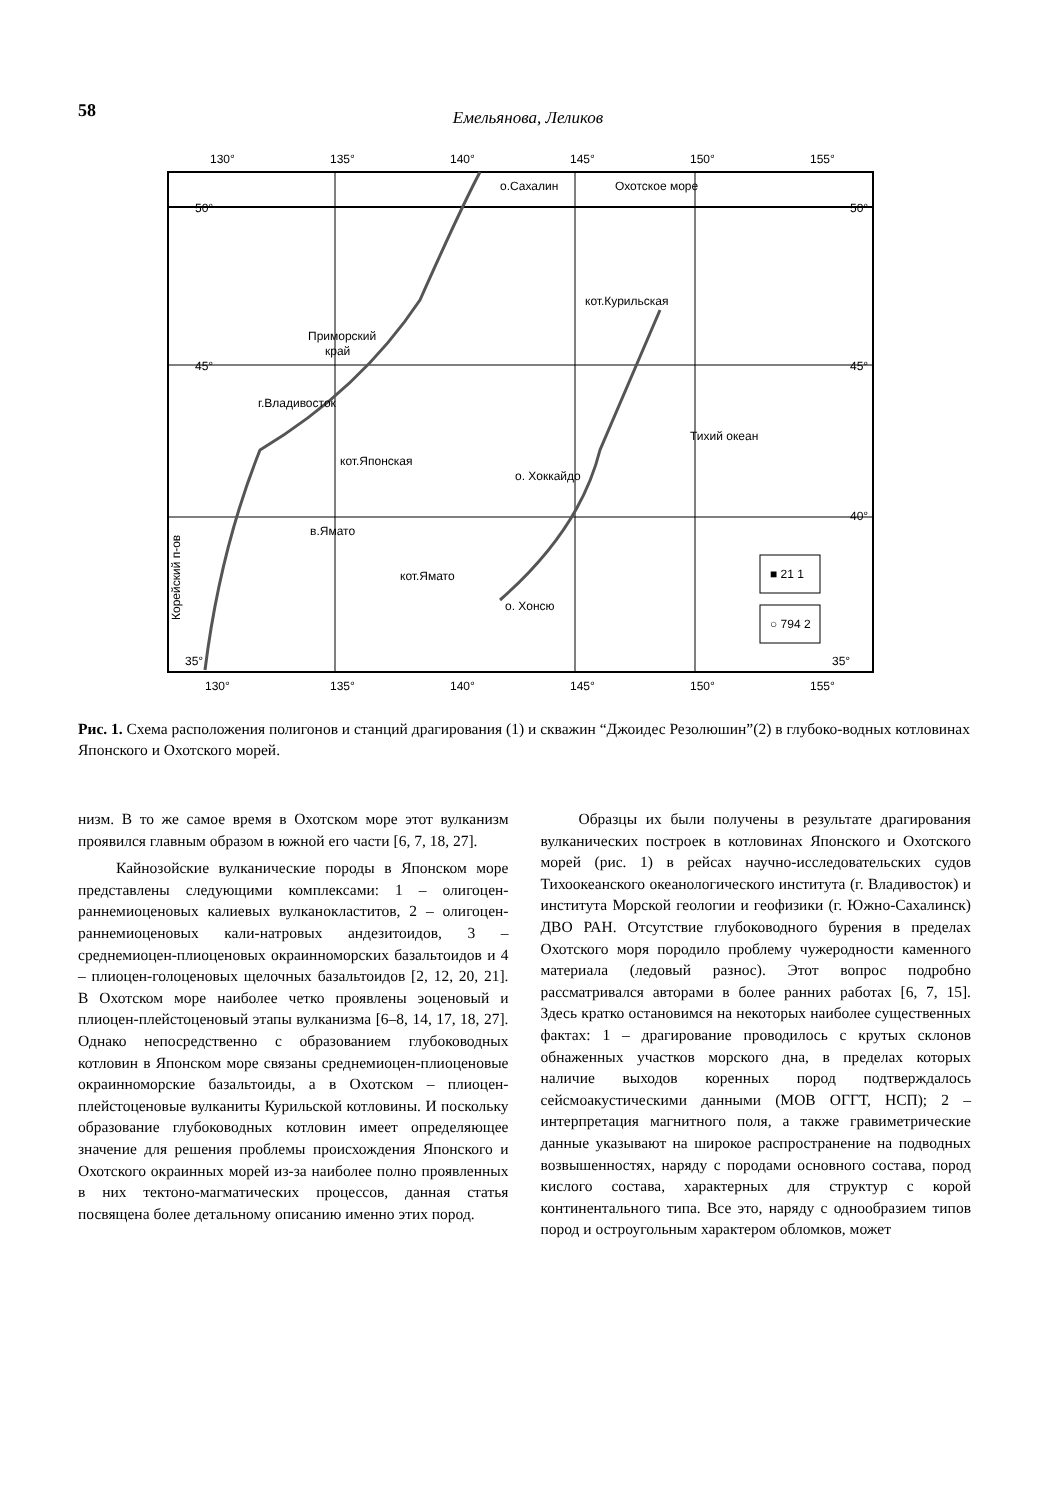58 Емельянова, Леликов
130°
135°
140°
145°
150°
155°
50°
50°
45°
45°
40°
35°
35°
о.Сахалин
Охотское море
кот.Курильская
Приморский
край
г.Владивосток
Тихий океан
о. Хоккайдо
кот.Японская
в.Ямато
кот.Ямато
о. Хонсю
Корейский п-ов
■ 21 1
○ 794 2
130°
135°
140°
145°
150°
155°
Рис. 1. Схема расположения полигонов и станций драгирования (1) и скважин “Джоидес Резолюшин”(2) в глубоко-водных котловинах Японского и Охотского морей.
низм. В то же самое время в Охотском море этот вулканизм проявился главным образом в южной его части [6, 7, 18, 27].
Кайнозойские вулканические породы в Японском море представлены следующими комплексами: 1 – олигоцен-раннемиоценовых калиевых вулканокластитов, 2 – олигоцен-раннемиоценовых кали-натровых андезитоидов, 3 – среднемиоцен-плиоценовых окраинноморских базальтоидов и 4 – плиоцен-голоценовых щелочных базальтоидов [2, 12, 20, 21]. В Охотском море наиболее четко проявлены эоценовый и плиоцен-плейстоценовый этапы вулканизма [6–8, 14, 17, 18, 27]. Однако непосредственно с образованием глубоководных котловин в Японском море связаны среднемиоцен-плиоценовые окраинноморские базальтоиды, а в Охотском – плиоцен-плейстоценовые вулканиты Курильской котловины. И поскольку образование глубоководных котловин имеет определяющее значение для решения проблемы происхождения Японского и Охотского окраинных морей из-за наиболее полно проявленных в них тектоно-магматических процессов, данная статья посвящена более детальному описанию именно этих пород.
Образцы их были получены в результате драгирования вулканических построек в котловинах Японского и Охотского морей (рис. 1) в рейсах научно-исследовательских судов Тихоокеанского океанологического института (г. Владивосток) и института Морской геологии и геофизики (г. Южно-Сахалинск) ДВО РАН. Отсутствие глубоководного бурения в пределах Охотского моря породило проблему чужеродности каменного материала (ледовый разнос). Этот вопрос подробно рассматривался авторами в более ранних работах [6, 7, 15]. Здесь кратко остановимся на некоторых наиболее существенных фактах: 1 – драгирование проводилось с крутых склонов обнаженных участков морского дна, в пределах которых наличие выходов коренных пород подтверждалось сейсмоакустическими данными (МОВ ОГГТ, НСП); 2 – интерпретация магнитного поля, а также гравиметрические данные указывают на широкое распространение на подводных возвышенностях, наряду с породами основного состава, пород кислого состава, характерных для структур с корой континентального типа. Все это, наряду с однообразием типов пород и остроугольным характером обломков, может